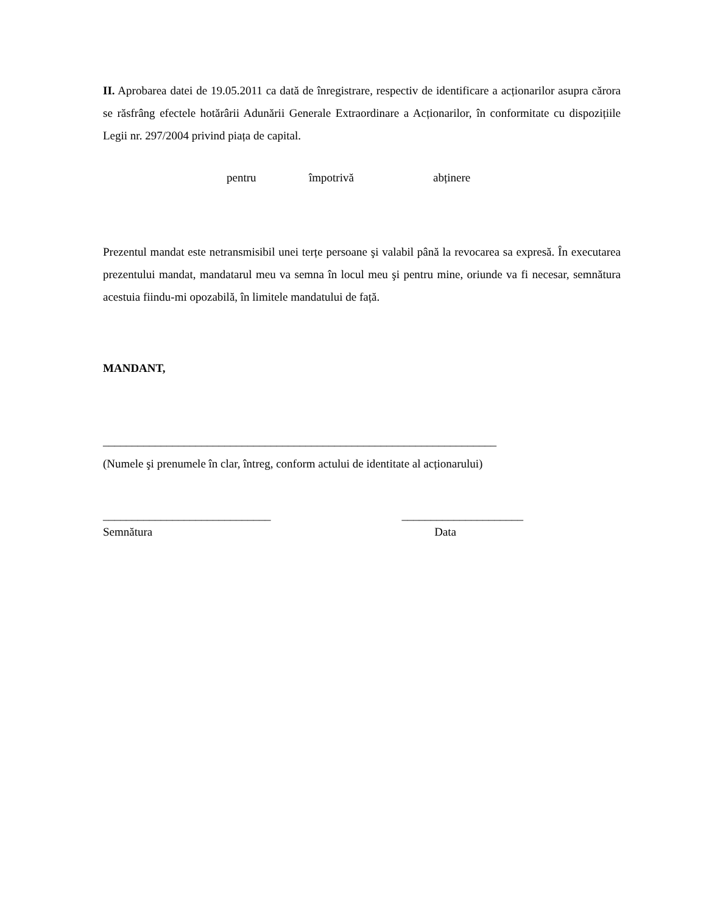II. Aprobarea datei de 19.05.2011 ca dată de înregistrare, respectiv de identificare a acționarilor asupra cărora se răsfrâng efectele hotărârii Adunării Generale Extraordinare a Acționarilor, în conformitate cu dispozițiile Legii nr. 297/2004 privind piața de capital.
pentru împotrivă abținere
Prezentul mandat este netransmisibil unei terțe persoane şi valabil până la revocarea sa expresă. În executarea prezentului mandat, mandatarul meu va semna în locul meu şi pentru mine, oriunde va fi necesar, semnătura acestuia fiindu-mi opozabilă, în limitele mandatului de față.
MANDANT,
____________________________________________________________________
(Numele şi prenumele în clar, întreg, conform actului de identitate al acționarului)
_____________________________ _____________________
Semnătura Data